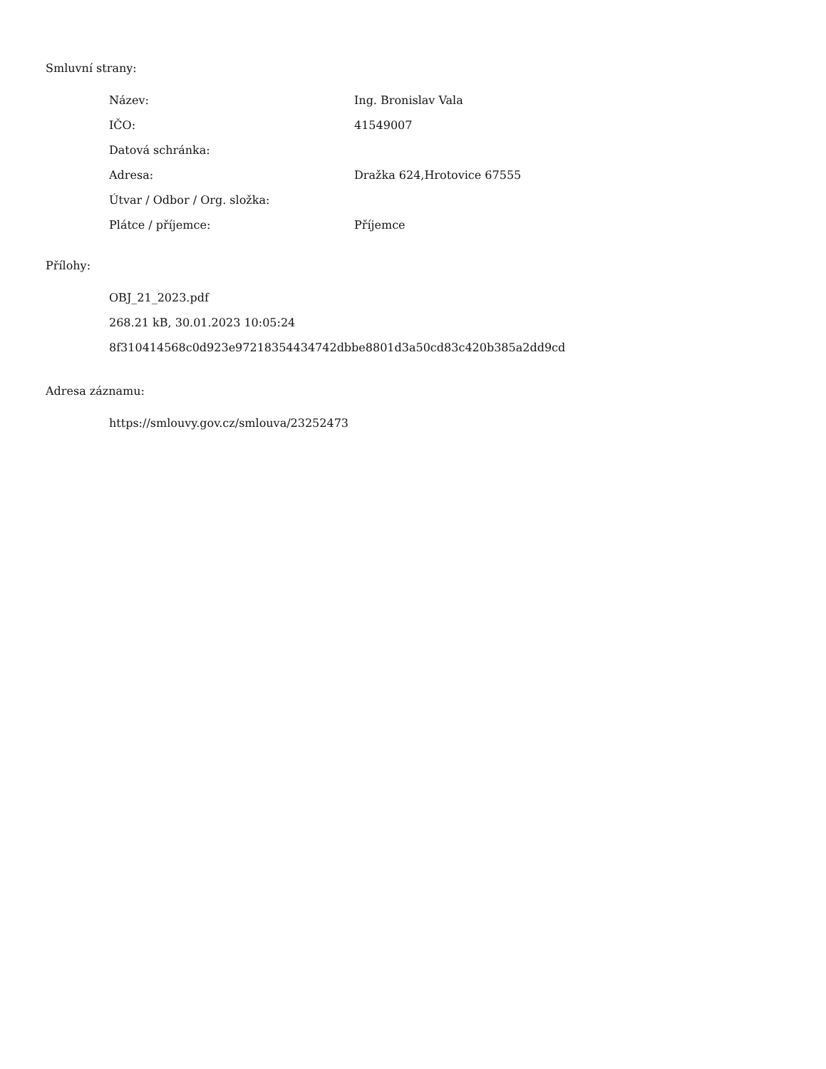Smluvní strany:
| Název: | Ing. Bronislav Vala |
| IČO: | 41549007 |
| Datová schránka: | |
| Adresa: | Dražka 624,Hrotovice 67555 |
| Útvar / Odbor / Org. složka: | |
| Plátce / příjemce: | Příjemce |
Přílohy:
OBJ_21_2023.pdf
268.21 kB, 30.01.2023 10:05:24
8f310414568c0d923e97218354434742dbbe8801d3a50cd83c420b385a2dd9cd
Adresa záznamu:
https://smlouvy.gov.cz/smlouva/23252473